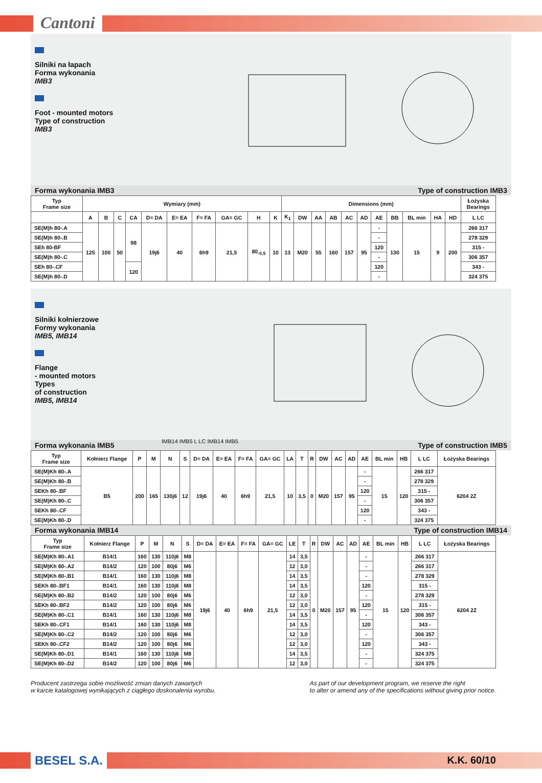Cantoni
Silniki na łapach
Forma wykonania
IMB3
Foot - mounted motors
Type of construction
IMB3
Forma wykonania IMB3 Type of construction IMB3
| Typ Frame size | Wymiary (mm) | | | | | | | | | | Dimensions (mm) | | | | | | | | | | | Łożyska Bearings |
| --- | --- | --- | --- | --- | --- | --- | --- | --- | --- | --- | --- | --- | --- | --- | --- | --- | --- | --- | --- | --- | --- | --- |
| | A | B | C | CA | D= DA | E= EA | F= FA | GA= GC | H | K | K<sub>1</sub> | DW | AA | AB | AC | AD | AE | BB | BL min | HA | HD | L LC |
| SE(M)h 80-.A | 125 | 100 | 50 | 98 | 19j6 | 40 | 6h9 | 21,5 | 80<sub>-0,5</sub> | 10 | 13 | M20 | 55 | 160 | 157 | 95 | - | 130 | 15 | 9 | 200 | 266 317 |
| SE(M)h 80-.B | | | | | | | | | | | | | | | | | - | | | | | 278 329 |
| SEh 80-BF | | | | | | | | | | | | | | | | | 120 | | | | | 315 - |
| SE(M)h 80-.C | | | | | | | | | | | | | | | | | - | | | | | 306 357 |
| SEh 80-.CF | | | | 120 | | | | | | | | | | | | | 120 | | | | | 343 - |
| SE(M)h 80-.D | | | | | | | | | | | | | | | | | - | | | | | 324 375 |
Silniki kołnierzowe
Formy wykonania
IMB5, IMB14
Flange
- mounted motors
Types
of construction
IMB5, IMB14
IMB14 IMB5 L LC IMB14 IMB5
Forma wykonania IMB5 Type of construction IMB5
| Typ Frame size | Kołnierz Flange | P | M | N | S | D= DA | E= EA | F= FA | GA= GC | LA | T | R | DW | AC | AD | AE | BL min | HB | L LC | Łożyska Bearings |
| --- | --- | --- | --- | --- | --- | --- | --- | --- | --- | --- | --- | --- | --- | --- | --- | --- | --- | --- | --- | --- |
| SE(M)Kh 80-.A | B5 | 200 | 165 | 130j6 | 12 | 19j6 | 40 | 6h9 | 21,5 | 10 | 3,5 | 0 | M20 | 157 | 95 | - | 15 | 120 | 266 317 | 6204 2Z |
| SE(M)Kh 80-.B | | | | | | | | | | | | | | | | - | | | 278 329 | |
| SEKh 80-.BF | | | | | | | | | | | | | | | | 120 | | | 315 - | |
| SE(M)Kh 80-.C | | | | | | | | | | | | | | | | - | | | 306 357 | |
| SEKh 80-.CF | | | | | | | | | | | | | | | | 120 | | | 343 - | |
| SE(M)Kh 80-.D | | | | | | | | | | | | | | | | - | | | 324 375 | |
Forma wykonania IMB14 Type of construction IMB14
| Typ Frame size | Kołnierz Flange | P | M | N | S | D= DA | E= EA | F= FA | GA= GC | LE | T | R | DW | AC | AD | AE | BL min | HB | L LC | Łożyska Bearings |
| --- | --- | --- | --- | --- | --- | --- | --- | --- | --- | --- | --- | --- | --- | --- | --- | --- | --- | --- | --- | --- |
| SE(M)Kh 80-.A1 | B14/1 | 160 | 130 | 110j6 | M8 | 19j6 | 40 | 6h9 | 21,5 | 14 | 3,5 | 0 | M20 | 157 | 95 | - | 15 | 120 | 266 317 | 6204 2Z |
| SE(M)Kh 80-.A2 | B14/2 | 120 | 100 | 80j6 | M6 | | | | | 12 | 3,0 | | | | | - | | | 266 317 | |
| SE(M)Kh 80-.B1 | B14/1 | 160 | 130 | 110j6 | M8 | | | | | 14 | 3,5 | | | | | - | | | 278 329 | |
| SEKh 80-.BF1 | B14/1 | 160 | 130 | 110j6 | M8 | | | | | 14 | 3,5 | | | | | 120 | | | 315 - | |
| SE(M)Kh 80-.B2 | B14/2 | 120 | 100 | 80j6 | M6 | | | | | 12 | 3,0 | | | | | - | | | 278 329 | |
| SEKh 80-.BF2 | B14/2 | 120 | 100 | 80j6 | M6 | | | | | 12 | 3,0 | | | | | 120 | | | 315 - | |
| SE(M)Kh 80-.C1 | B14/1 | 160 | 130 | 110j6 | M8 | | | | | 14 | 3,5 | | | | | - | | | 306 357 | |
| SEKh 80-.CF1 | B14/1 | 160 | 130 | 110j6 | M8 | | | | | 14 | 3,5 | | | | | 120 | | | 343 - | |
| SE(M)Kh 80-.C2 | B14/2 | 120 | 100 | 80j6 | M6 | | | | | 12 | 3,0 | | | | | - | | | 306 357 | |
| SEKh 80-.CF2 | B14/2 | 120 | 100 | 80j6 | M6 | | | | | 12 | 3,0 | | | | | 120 | | | 343 - | |
| SE(M)Kh 80-.D1 | B14/1 | 160 | 130 | 110j6 | M8 | | | | | 14 | 3,5 | | | | | - | | | 324 375 | |
| SE(M)Kh 80-.D2 | B14/2 | 120 | 100 | 80j6 | M6 | | | | | 12 | 3,0 | | | | | - | | | 324 375 | |
Producent zastrzega sobie możliwość zmian danych zawartych
w karcie katalogowej wynikających z ciągłego doskonalenia wyrobu.
As part of our development program, we reserve the right
to alter or amend any of the specifications without giving prior notice.
BESEL S.A. K.K. 60/10